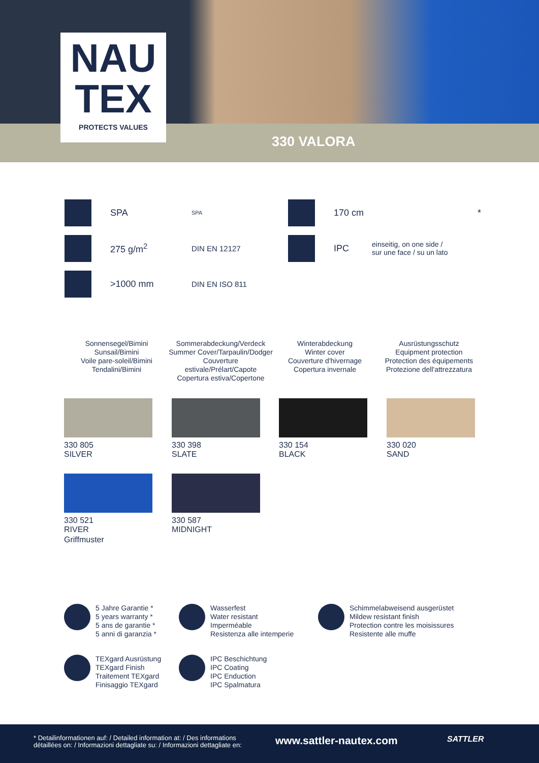330 VALORA
NAU
TEX
PROTECTS VALUES
170 cm *
IPC einseitig, on one side /
sur une face / su un lato
SPA SPA
275 g/m<sup>2</sup> DIN EN 12127
>1000 mm DIN EN ISO 811
Sonnensegel/Bimini
Sunsail/Bimini
Voile pare-soleil/Bimini
Tendalini/Bimini
Sommerabdeckung/Verdeck
Summer Cover/Tarpaulin/Dodger
Couverture estivale/Prélart/Capote
Copertura estiva/Copertone
Winterabdeckung
Winter cover
Couverture d'hivernage
Copertura invernale
Ausrüstungsschutz
Equipment protection
Protection des équipements
Protezione dell'attrezzatura
330 805
SILVER
330 398
SLATE
330 154
BLACK
330 020
SAND
330 521
RIVER
Griffmuster
330 587
MIDNIGHT
5 Jahre Garantie *
5 years warranty *
5 ans de garantie *
5 anni di garanzia *
Wasserfest
Water resistant
Imperméable
Resistenza alle intemperie
Schimmelabweisend ausgerüstet
Mildew resistant finish
Protection contre les moisissures
Resistente alle muffe
TEXgard Ausrüstung
TEXgard Finish
Traitement TEXgard
Finisaggio TEXgard
IPC Beschichtung
IPC Coating
IPC Enduction
IPC Spalmatura
* Detailinformationen auf: / Detailed information at: / Des informations
détaillées on: / Informazioni dettagliate su: / Informazioni dettagliate en:
www.sattler-nautex.com SATTLER